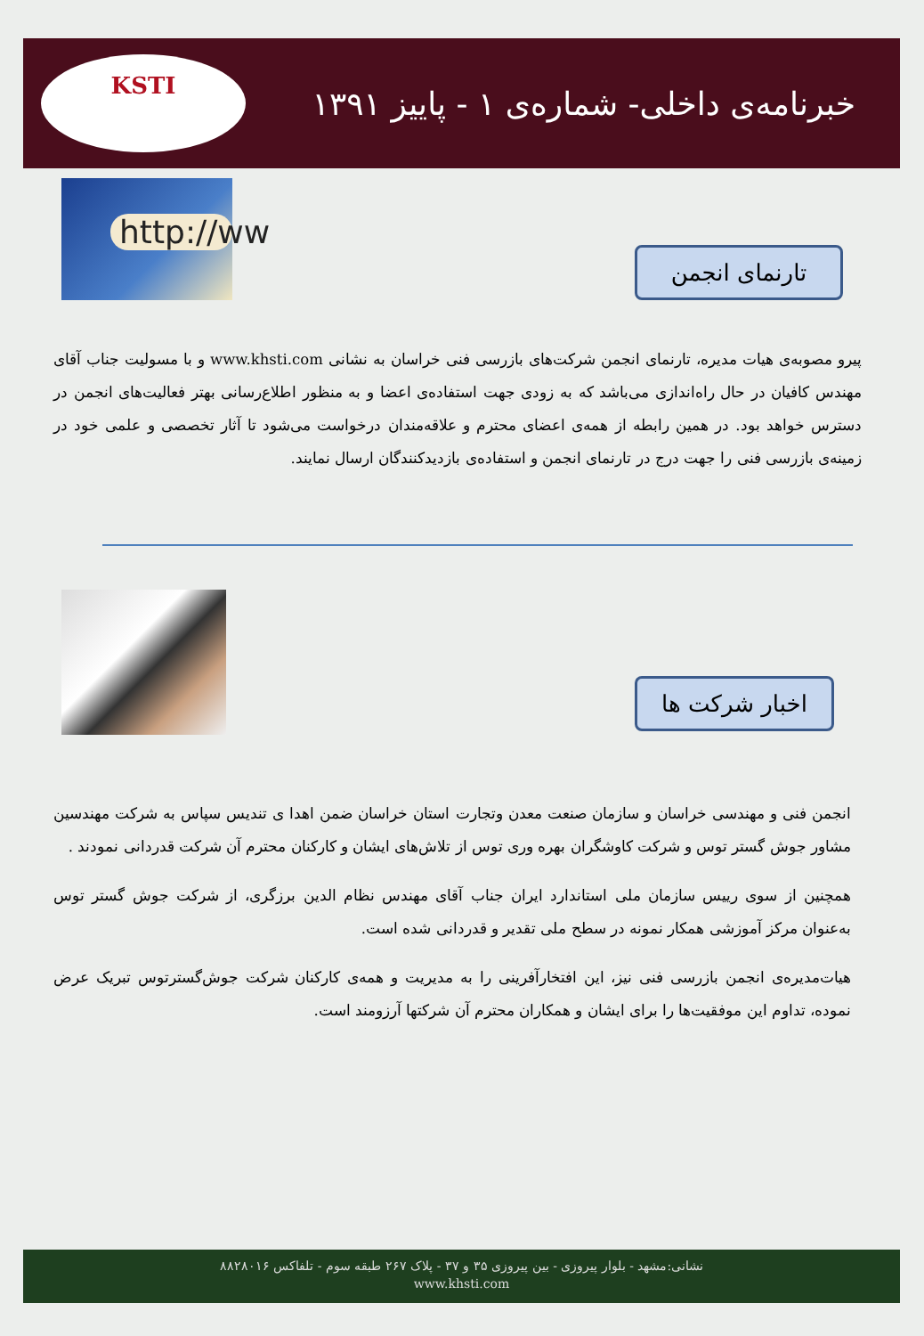خبرنامه‌ی داخلی- شماره‌ی ۱ - پاییز ۱۳۹۱
KSTI
http://ww
تارنمای انجمن
پیرو مصوبه‌ی هیات مدیره، تارنمای انجمن شرکت‌های بازرسی فنی خراسان به نشانی www.khsti.com و با مسولیت جناب آقای مهندس کافیان در حال راه‌اندازی می‌باشد که به زودی جهت استفاده‌ی اعضا و به منظور اطلاع‌رسانی بهتر فعالیت‌های انجمن در دسترس خواهد بود. در همین رابطه از همه‌ی اعضای محترم و علاقه‌مندان درخواست می‌شود تا آثار تخصصی و علمی خود در زمینه‌ی بازرسی فنی را جهت درج در تارنمای انجمن و استفاده‌ی بازدیدکنندگان ارسال نمایند.
اخبار شرکت ها
انجمن فنی و مهندسی خراسان و سازمان صنعت معدن وتجارت استان خراسان ضمن اهدا ی تندیس سپاس به شرکت مهندسین مشاور جوش گستر توس و شرکت کاوشگران بهره وری توس از تلاش‌های ایشان و کارکنان محترم آن شرکت قدردانی نمودند .
همچنین از سوی رییس سازمان ملی استاندارد ایران جناب آقای مهندس نظام الدین برزگری، از شرکت جوش گستر توس به‌عنوان مرکز آموزشی همکار نمونه در سطح ملی تقدیر و قدردانی شده است.
هیات‌مدیره‌ی انجمن بازرسی فنی نیز، این افتخارآفرینی را به مدیریت و همه‌ی کارکنان شرکت جوش‌گسترتوس تبریک عرض نموده، تداوم این موفقیت‌ها را برای ایشان و همکاران محترم آن شرکتها آرزومند است.
نشانی:مشهد - بلوار پیروزی - بین پیروزی ۳۵ و ۳۷ - پلاک ۲۶۷ طبقه سوم - تلفاکس ۸۸۲۸۰۱۶
www.khsti.com